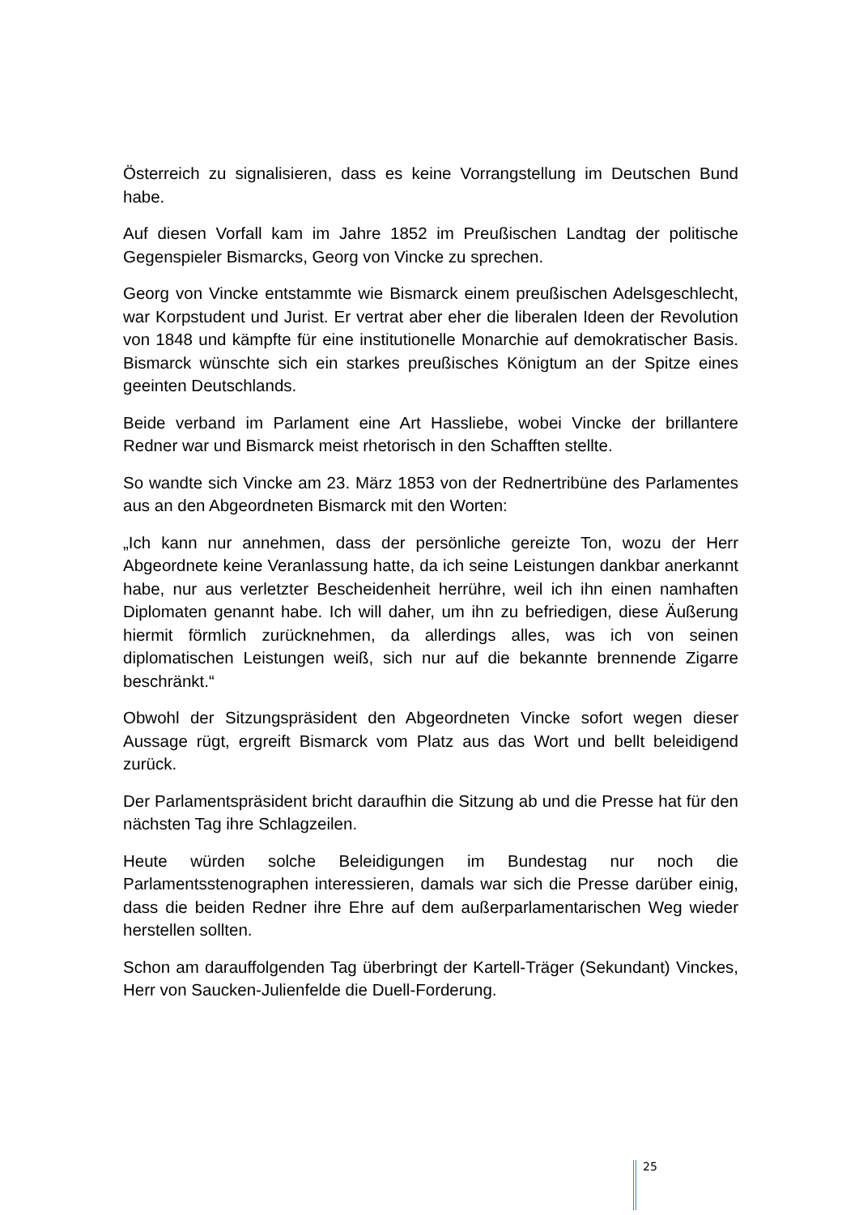Österreich zu signalisieren, dass es keine Vorrangstellung im Deutschen Bund habe.
Auf diesen Vorfall kam im Jahre 1852 im Preußischen Landtag der politische Gegenspieler Bismarcks, Georg von Vincke zu sprechen.
Georg von Vincke entstammte wie Bismarck einem preußischen Adelsgeschlecht, war Korpstudent und Jurist. Er vertrat aber eher die liberalen Ideen der Revolution von 1848 und kämpfte für eine institutionelle Monarchie auf demokratischer Basis. Bismarck wünschte sich ein starkes preußisches Königtum an der Spitze eines geeinten Deutschlands.
Beide verband im Parlament eine Art Hassliebe, wobei Vincke der brillantere Redner war und Bismarck meist rhetorisch in den Schafften stellte.
So wandte sich Vincke am 23. März 1853 von der Rednertribüne des Parlamentes aus an den Abgeordneten Bismarck mit den Worten:
„Ich kann nur annehmen, dass der persönliche gereizte Ton, wozu der Herr Abgeordnete keine Veranlassung hatte, da ich seine Leistungen dankbar anerkannt habe, nur aus verletzter Bescheidenheit herrühre, weil ich ihn einen namhaften Diplomaten genannt habe. Ich will daher, um ihn zu befriedigen, diese Äußerung hiermit förmlich zurücknehmen, da allerdings alles, was ich von seinen diplomatischen Leistungen weiß, sich nur auf die bekannte brennende Zigarre beschränkt.“
Obwohl der Sitzungspräsident den Abgeordneten Vincke sofort wegen dieser Aussage rügt, ergreift Bismarck vom Platz aus das Wort und bellt beleidigend zurück.
Der Parlamentspräsident bricht daraufhin die Sitzung ab und die Presse hat für den nächsten Tag ihre Schlagzeilen.
Heute würden solche Beleidigungen im Bundestag nur noch die Parlamentsstenographen interessieren, damals war sich die Presse darüber einig, dass die beiden Redner ihre Ehre auf dem außerparlamentarischen Weg wieder herstellen sollten.
Schon am darauffolgenden Tag überbringt der Kartell-Träger (Sekundant) Vinckes, Herr von Saucken-Julienfelde die Duell-Forderung.
25